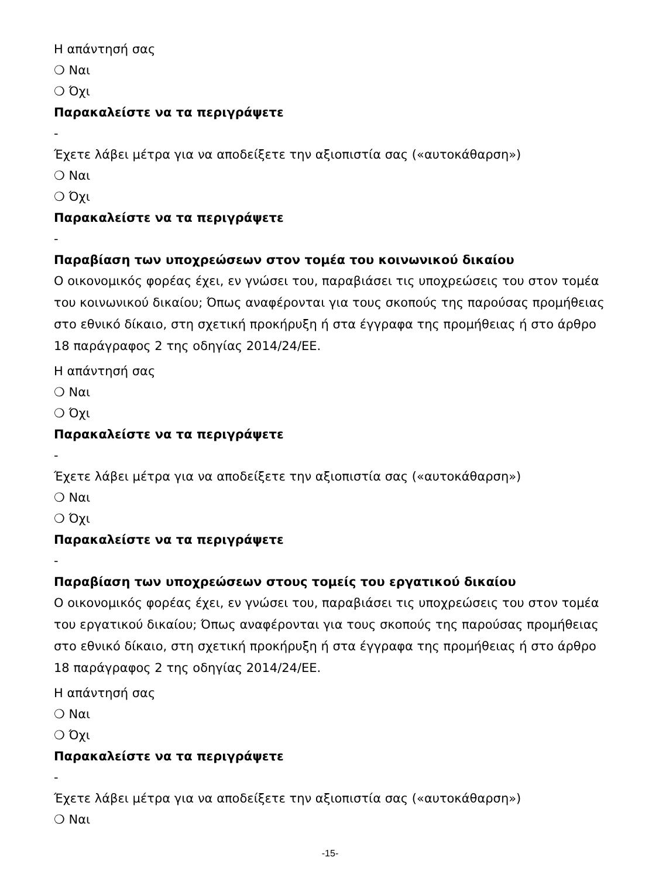Η απάντησή σας
❍ Ναι
❍ Όχι
Παρακαλείστε να τα περιγράψετε
-
Έχετε λάβει μέτρα για να αποδείξετε την αξιοπιστία σας («αυτοκάθαρση»)
❍ Ναι
❍ Όχι
Παρακαλείστε να τα περιγράψετε
-
Παραβίαση των υποχρεώσεων στον τομέα του κοινωνικού δικαίου
Ο οικονομικός φορέας έχει, εν γνώσει του, παραβιάσει τις υποχρεώσεις του στον τομέα του κοινωνικού δικαίου; Όπως αναφέρονται για τους σκοπούς της παρούσας προμήθειας στο εθνικό δίκαιο, στη σχετική προκήρυξη ή στα έγγραφα της προμήθειας ή στο άρθρο 18 παράγραφος 2 της οδηγίας 2014/24/ΕΕ.
Η απάντησή σας
❍ Ναι
❍ Όχι
Παρακαλείστε να τα περιγράψετε
-
Έχετε λάβει μέτρα για να αποδείξετε την αξιοπιστία σας («αυτοκάθαρση»)
❍ Ναι
❍ Όχι
Παρακαλείστε να τα περιγράψετε
-
Παραβίαση των υποχρεώσεων στους τομείς του εργατικού δικαίου
Ο οικονομικός φορέας έχει, εν γνώσει του, παραβιάσει τις υποχρεώσεις του στον τομέα του εργατικού δικαίου; Όπως αναφέρονται για τους σκοπούς της παρούσας προμήθειας στο εθνικό δίκαιο, στη σχετική προκήρυξη ή στα έγγραφα της προμήθειας ή στο άρθρο 18 παράγραφος 2 της οδηγίας 2014/24/ΕΕ.
Η απάντησή σας
❍ Ναι
❍ Όχι
Παρακαλείστε να τα περιγράψετε
-
Έχετε λάβει μέτρα για να αποδείξετε την αξιοπιστία σας («αυτοκάθαρση»)
❍ Ναι
-15-